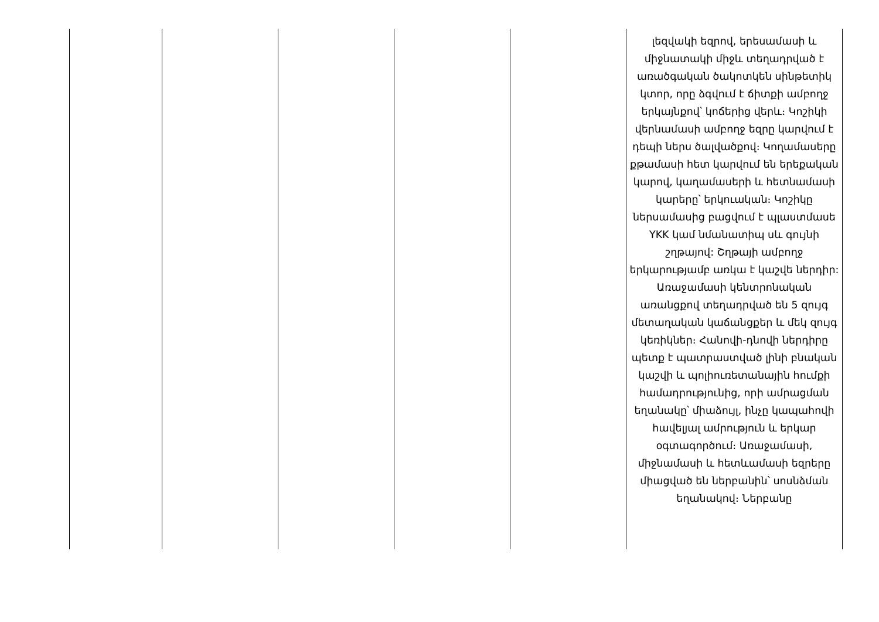| | | | | | լեզվակի եզրով, երեսամասի և միջնատակի միջև տեղադրված է առածգական ծակոտկեն սինթետիկ կտոր, որը ձգվում է ճիտքի ամբողջ երկայնքով՝ կոճերից վերև։ Կոշիկի վերնամասի ամբողջ եզրը կարվում է դեպի ներս ծալվածքով։ Կողամասերը քթամասի հետ կարվում են երեքական կարով, կաղամասերի և հետնամասի կարերը՝ երկուական։ Կոշիկը ներսամասից բացվում է պլաստմասե YKK կամ նմանատիպ սև գույնի շղթայով: Շղթայի ամբողջ երկարությամբ առկա է կաշվե ներդիր: Առաջամասի կենտրոնական առանցքով տեղադրված են 5 զույգ մետաղական կաճանցքեր և մեկ զույգ կեռիկներ։ Հանովի-դնովի ներդիրը պետք է պատրաստված լինի բնական կաշվի և պոլիուռետանային հումքի համադրությունից, որի ամրացման եղանակը՝ միաձույլ, ինչը կապահովի հավելյալ ամրություն և երկար օգտագործում։ Առաջամասի, միջնամասի և հետևամասի եզրերը միացված են ներբանին՝ սոսնձման եղանակով։ Ներբանը |